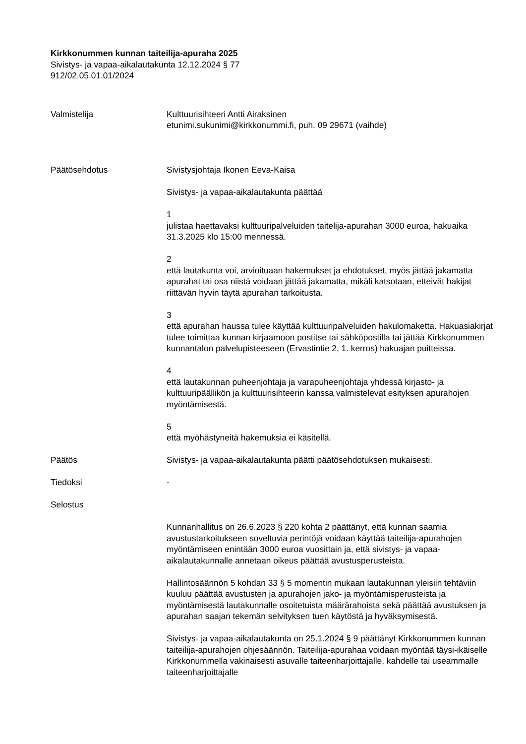Kirkkonummen kunnan taiteilija-apuraha 2025
Sivistys- ja vapaa-aikalautakunta 12.12.2024 § 77
912/02.05.01.01/2024
Valmistelija Kulttuurisihteeri Antti Airaksinen
etunimi.sukunimi@kirkkonummi.fi, puh. 09 29671 (vaihde)
Päätösehdotus Sivistysjohtaja Ikonen Eeva-Kaisa
Sivistys- ja vapaa-aikalautakunta päättää
1
julistaa haettavaksi kulttuuripalveluiden taitelija-apurahan 3000 euroa, hakuaika 31.3.2025 klo 15:00 mennessä.
2
että lautakunta voi, arvioituaan hakemukset ja ehdotukset, myös jättää jakamatta apurahat tai osa niistä voidaan jättää jakamatta, mikäli katsotaan, etteivät hakijat riittävän hyvin täytä apurahan tarkoitusta.
3
että apurahan haussa tulee käyttää kulttuuripalveluiden hakulomaketta. Hakuasiakirjat tulee toimittaa kunnan kirjaamoon postitse tai sähköpostilla tai jättää Kirkkonummen kunnantalon palvelupisteeseen (Ervastintie 2, 1. kerros) hakuajan puitteissa.
4
että lautakunnan puheenjohtaja ja varapuheenjohtaja yhdessä kirjasto- ja kulttuuripäällikön ja kulttuurisihteerin kanssa valmistelevat esityksen apurahojen myöntämisestä.
5
että myöhästyneitä hakemuksia ei käsitellä.
Päätös Sivistys- ja vapaa-aikalautakunta päätti päätösehdotuksen mukaisesti.
Tiedoksi -
Selostus
Kunnanhallitus on 26.6.2023 § 220 kohta 2 päättänyt, että kunnan saamia avustustarkoitukseen soveltuvia perintöjä voidaan käyttää taiteilija-apurahojen myöntämiseen enintään 3000 euroa vuosittain ja, että sivistys- ja vapaa-aikalautakunnalle annetaan oikeus päättää avustusperusteista.
Hallintosäännön 5 kohdan 33 § 5 momentin mukaan lautakunnan yleisiin tehtäviin kuuluu päättää avustusten ja apurahojen jako- ja myöntämisperusteista ja myöntämisestä lautakunnalle osoitetuista määrärahoista sekä päättää avustuksen ja apurahan saajan tekemän selvityksen tuen käytöstä ja hyväksymisestä.
Sivistys- ja vapaa-aikalautakunta on 25.1.2024 § 9 päättänyt Kirkkonummen kunnan taiteilija-apurahojen ohjesäännön. Taiteilija-apurahaa voidaan myöntää täysi-ikäiselle Kirkkonummella vakinaisesti asuvalle taiteenharjoittajalle, kahdelle tai useammalle taiteenharjoittajalle